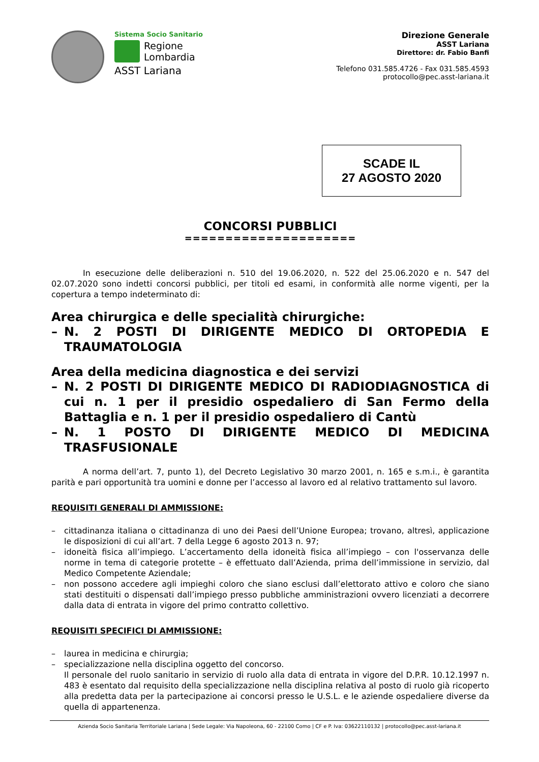Sistema Socio Sanitario
Regione
Lombardia
ASST Lariana
Direzione Generale
ASST Lariana
Direttore: dr. Fabio Banfi
Telefono 031.585.4726 - Fax 031.585.4593
protocollo@pec.asst-lariana.it
SCADE IL
27 AGOSTO 2020
CONCORSI PUBBLICI
=====================
In esecuzione delle deliberazioni n. 510 del 19.06.2020, n. 522 del 25.06.2020 e n. 547 del 02.07.2020 sono indetti concorsi pubblici, per titoli ed esami, in conformità alle norme vigenti, per la copertura a tempo indeterminato di:
Area chirurgica e delle specialità chirurgiche:
– N. 2 POSTI DI DIRIGENTE MEDICO DI ORTOPEDIA E TRAUMATOLOGIA
Area della medicina diagnostica e dei servizi
– N. 2 POSTI DI DIRIGENTE MEDICO DI RADIODIAGNOSTICA di cui n. 1 per il presidio ospedaliero di San Fermo della Battaglia e n. 1 per il presidio ospedaliero di Cantù
– N. 1 POSTO DI DIRIGENTE MEDICO DI MEDICINA TRASFUSIONALE
A norma dell’art. 7, punto 1), del Decreto Legislativo 30 marzo 2001, n. 165 e s.m.i., è garantita parità e pari opportunità tra uomini e donne per l’accesso al lavoro ed al relativo trattamento sul lavoro.
REQUISITI GENERALI DI AMMISSIONE:
– cittadinanza italiana o cittadinanza di uno dei Paesi dell’Unione Europea; trovano, altresì, applicazione le disposizioni di cui all’art. 7 della Legge 6 agosto 2013 n. 97;
– idoneità fisica all’impiego. L’accertamento della idoneità fisica all’impiego – con l'osservanza delle norme in tema di categorie protette – è effettuato dall’Azienda, prima dell’immissione in servizio, dal Medico Competente Aziendale;
– non possono accedere agli impieghi coloro che siano esclusi dall’elettorato attivo e coloro che siano stati destituiti o dispensati dall’impiego presso pubbliche amministrazioni ovvero licenziati a decorrere dalla data di entrata in vigore del primo contratto collettivo.
REQUISITI SPECIFICI DI AMMISSIONE:
– laurea in medicina e chirurgia;
– specializzazione nella disciplina oggetto del concorso.
Il personale del ruolo sanitario in servizio di ruolo alla data di entrata in vigore del D.P.R. 10.12.1997 n. 483 è esentato dal requisito della specializzazione nella disciplina relativa al posto di ruolo già ricoperto alla predetta data per la partecipazione ai concorsi presso le U.S.L. e le aziende ospedaliere diverse da quella di appartenenza.
Azienda Socio Sanitaria Territoriale Lariana | Sede Legale: Via Napoleona, 60 - 22100 Como | CF e P. Iva: 03622110132 | protocollo@pec.asst-lariana.it